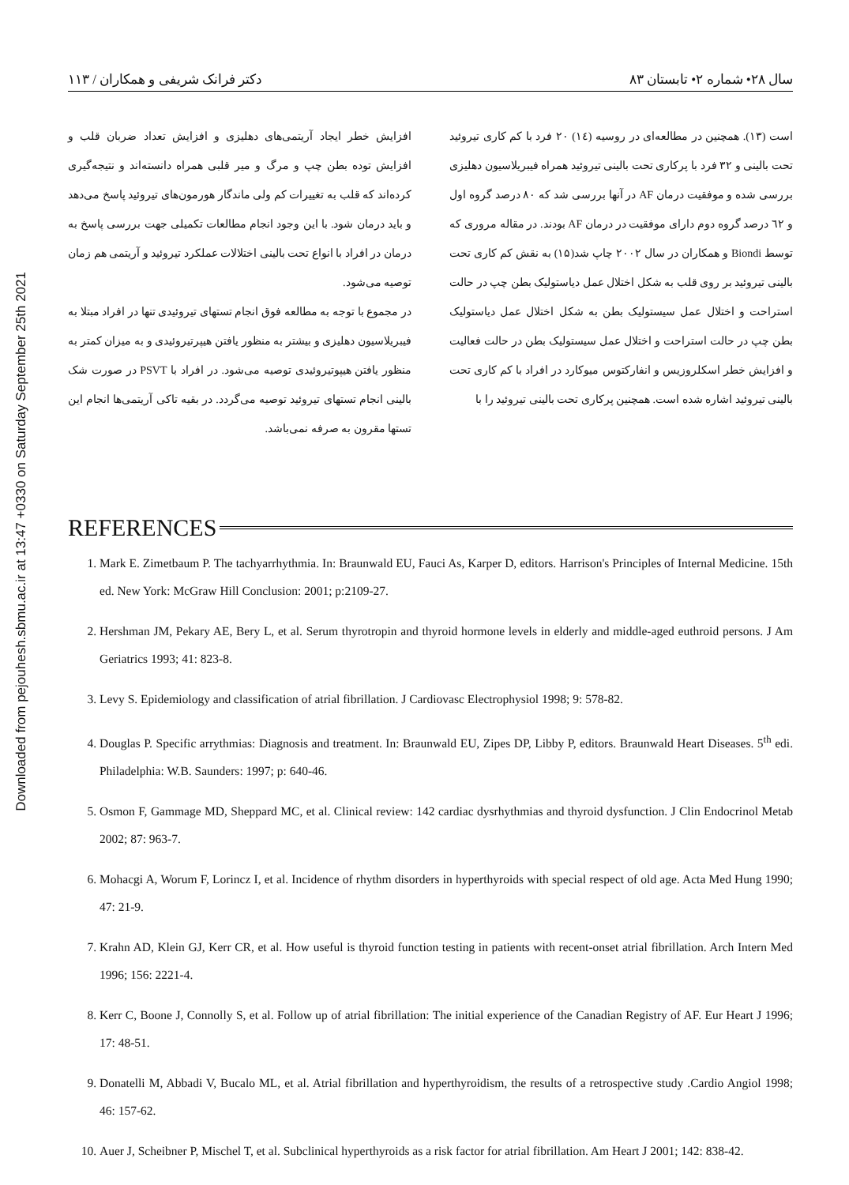Downloaded from pejouhesh.sbmu.ac.ir at 13:47 +0330 on Saturday September 25th 2021
سال ۲۸• شماره ۲• تابستان ۸۳ دکتر فرانک شریفی و همکاران / ۱۱۳
است (۱۳). همچنین در مطالعه‌ای در روسیه (۱٤) ۲۰ فرد با کم کاری تیروئید تحت بالینی و ۳۲ فرد با پرکاری تحت بالینی تیروئید همراه فیبریلاسیون دهلیزی بررسی شده و موفقیت درمان AF در آنها بررسی شد که ۸۰ درصد گروه اول و ٦۲ درصد گروه دوم دارای موفقیت در درمان AF بودند. در مقاله مروری که توسط Biondi و همکاران در سال ۲۰۰۲ چاپ شد(۱۵) به نقش کم کاری تحت بالینی تیروئید بر روی قلب به شکل اختلال عمل دیاستولیک بطن چپ در حالت استراحت و اختلال عمل سیستولیک بطن به شکل اختلال عمل دیاستولیک بطن چپ در حالت استراحت و اختلال عمل سیستولیک بطن در حالت فعالیت و افزایش خطر اسکلروزیس و انفارکتوس میوکارد در افراد با کم کاری تحت بالینی تیروئید اشاره شده است. همچنین پرکاری تحت بالینی تیروئید را با
افزایش خطر ایجاد آریتمی‌های دهلیزی و افزایش تعداد ضربان قلب و افزایش توده بطن چپ و مرگ و میر قلبی همراه دانسته‌اند و نتیجه‌گیری کرده‌اند که قلب به تغییرات کم ولی ماندگار هورمون‌های تیروئید پاسخ می‌دهد و باید درمان شود. با این وجود انجام مطالعات تکمیلی جهت بررسی پاسخ به درمان در افراد با انواع تحت بالینی اختلالات عملکرد تیروئید و آریتمی هم زمان توصیه می‌شود.
در مجموع با توجه به مطالعه فوق انجام تستهای تیروئیدی تنها در افراد مبتلا به فیبریلاسیون دهلیزی و بیشتر به منظور یافتن هیپرتیروئیدی و به میزان کمتر به منظور یافتن هیپوتیروئیدی توصیه می‌شود. در افراد با PSVT در صورت شک بالینی انجام تستهای تیروئید توصیه می‌گردد. در بقیه تاکی آریتمی‌ها انجام این تستها مقرون به صرفه نمی‌باشد.
REFERENCES
1. Mark E. Zimetbaum P. The tachyarrhythmia. In: Braunwald EU, Fauci As, Karper D, editors. Harrison's Principles of Internal Medicine. 15th ed. New York: McGraw Hill Conclusion: 2001; p:2109-27.
2. Hershman JM, Pekary AE, Bery L, et al. Serum thyrotropin and thyroid hormone levels in elderly and middle-aged euthroid persons. J Am Geriatrics 1993; 41: 823-8.
3. Levy S. Epidemiology and classification of atrial fibrillation. J Cardiovasc Electrophysiol 1998; 9: 578-82.
4. Douglas P. Specific arrythmias: Diagnosis and treatment. In: Braunwald EU, Zipes DP, Libby P, editors. Braunwald Heart Diseases. 5<sup>th</sup> edi. Philadelphia: W.B. Saunders: 1997; p: 640-46.
5. Osmon F, Gammage MD, Sheppard MC, et al. Clinical review: 142 cardiac dysrhythmias and thyroid dysfunction. J Clin Endocrinol Metab 2002; 87: 963-7.
6. Mohacgi A, Worum F, Lorincz I, et al. Incidence of rhythm disorders in hyperthyroids with special respect of old age. Acta Med Hung 1990; 47: 21-9.
7. Krahn AD, Klein GJ, Kerr CR, et al. How useful is thyroid function testing in patients with recent-onset atrial fibrillation. Arch Intern Med 1996; 156: 2221-4.
8. Kerr C, Boone J, Connolly S, et al. Follow up of atrial fibrillation: The initial experience of the Canadian Registry of AF. Eur Heart J 1996; 17: 48-51.
9. Donatelli M, Abbadi V, Bucalo ML, et al. Atrial fibrillation and hyperthyroidism, the results of a retrospective study .Cardio Angiol 1998; 46: 157-62.
10. Auer J, Scheibner P, Mischel T, et al. Subclinical hyperthyroids as a risk factor for atrial fibrillation. Am Heart J 2001; 142: 838-42.